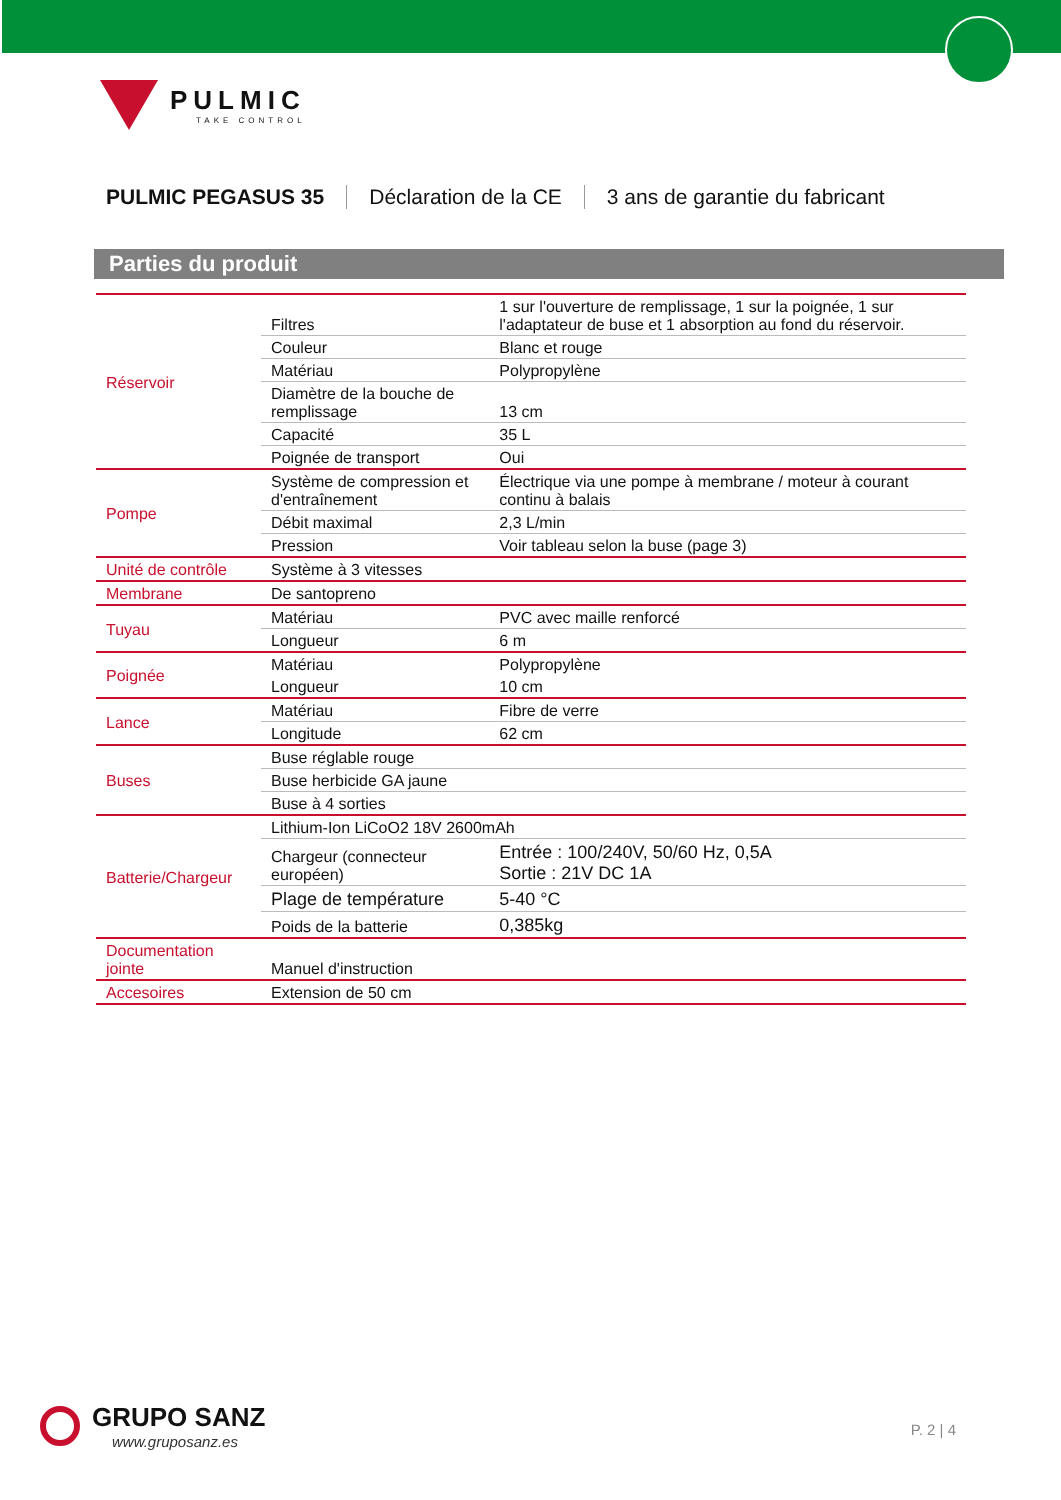PULMIC
TAKE CONTROL
PULMIC PEGASUS 35 Déclaration de la CE 3 ans de garantie du fabricant
Parties du produit
| Réservoir | Filtres | 1 sur l'ouverture de remplissage, 1 sur la poignée, 1 sur l'adaptateur de buse et 1 absorption au fond du réservoir. |
| | Couleur | Blanc et rouge |
| | Matériau | Polypropylène |
| | Diamètre de la bouche de remplissage | 13 cm |
| | Capacité | 35 L |
| | Poignée de transport | Oui |
| Pompe | Système de compression et d'entraînement | Électrique via une pompe à membrane / moteur à courant continu à balais |
| | Débit maximal | 2,3 L/min |
| | Pression | Voir tableau selon la buse (page 3) |
| Unité de contrôle | Système à 3 vitesses | |
| Membrane | De santopreno | |
| Tuyau | Matériau | PVC avec maille renforcé |
| | Longueur | 6 m |
| Poignée | Matériau | Polypropylène |
| | Longueur | 10 cm |
| Lance | Matériau | Fibre de verre |
| | Longitude | 62 cm |
| Buses | Buse réglable rouge | |
| | Buse herbicide GA jaune | |
| | Buse à 4 sorties | |
| Batterie/Chargeur | Lithium-Ion LiCoO2 18V 2600mAh | |
| | Chargeur (connecteur européen) | Entrée : 100/240V, 50/60 Hz, 0,5A Sortie : 21V DC 1A |
| | Plage de température | 5-40 °C |
| | Poids de la batterie | 0,385kg |
| Documentation jointe | Manuel d'instruction | |
| Accesoires | Extension de 50 cm | |
GRUPO SANZ
www.gruposanz.es
P. 2 | 4